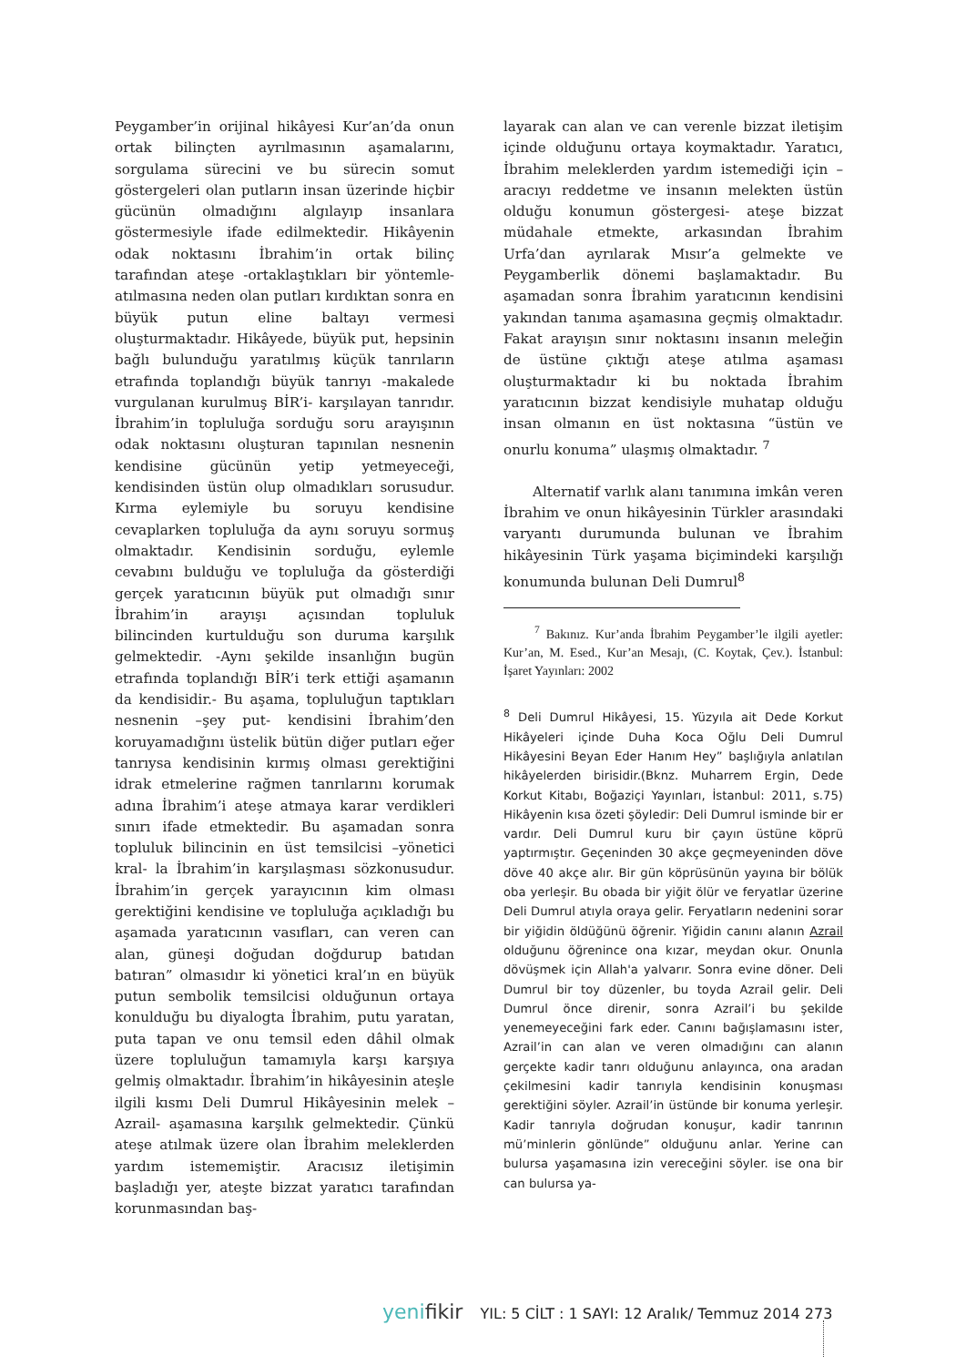Peygamber’in orijinal hikâyesi Kur’an’da onun ortak bilinçten ayrılmasının aşamalarını, sorgulama sürecini ve bu sürecin somut göstergeleri olan putların insan üzerinde hiçbir gücünün olmadığını algılayıp insanlara göstermesiyle ifade edilmektedir. Hikâyenin odak noktasını İbrahim’in ortak bilinç tarafından ateşe -ortaklaştıkları bir yöntemle- atılmasına neden olan putları kırdıktan sonra en büyük putun eline baltayı vermesi oluşturmaktadır. Hikâyede, büyük put, hepsinin bağlı bulunduğu yaratılmış küçük tanrıların etrafında toplandığı büyük tanrıyı -makalede vurgulanan kurulmuş BİR’i- karşılayan tanrıdır. İbrahim’in topluluğa sorduğu soru arayışının odak noktasını oluşturan tapınılan nesnenin kendisine gücünün yetip yetmeyeceği, kendisinden üstün olup olmadıkları sorusudur. Kırma eylemiyle bu soruyu kendisine cevaplarken topluluğa da aynı soruyu sormuş olmaktadır. Kendisinin sorduğu, eylemle cevabını bulduğu ve topluluğa da gösterdiği gerçek yaratıcının büyük put olmadığı sınır İbrahim’in arayışı açısından topluluk bilincinden kurtulduğu son duruma karşılık gelmektedir. -Aynı şekilde insanlığın bugün etrafında toplandığı BİR’i terk ettiği aşamanın da kendisidir.- Bu aşama, topluluğun taptıkları nesnenin –şey put- kendisini İbrahim’den koruyamadığını üstelik bütün diğer putları eğer tanrıysa kendisinin kırmış olması gerektiğini idrak etmelerine rağmen tanrılarını korumak adına İbrahim’i ateşe atmaya karar verdikleri sınırı ifade etmektedir. Bu aşamadan sonra topluluk bilincinin en üst temsilcisi –yönetici kral- la İbrahim’in karşılaşması sözkonusudur. İbrahim’in gerçek yarayıcının kim olması gerektiğini kendisine ve topluluğa açıkladığı bu aşamada yaratıcının vasıfları, can veren can alan, güneşi doğudan doğdurup batıdan batıran” olmasıdır ki yönetici kral’ın en büyük putun sembolik temsilcisi olduğunun ortaya konulduğu bu diyalogta İbrahim, putu yaratan, puta tapan ve onu temsil eden dâhil olmak üzere topluluğun tamamıyla karşı karşıya gelmiş olmaktadır. İbrahim’in hikâyesinin ateşle ilgili kısmı Deli Dumrul Hikâyesinin melek –Azrail- aşamasına karşılık gelmektedir. Çünkü ateşe atılmak üzere olan İbrahim meleklerden yardım istememiştir. Aracısız iletişimin başladığı yer, ateşte bizzat yaratıcı tarafından korunmasından baş-
layarak can alan ve can verenle bizzat iletişim içinde olduğunu ortaya koymaktadır. Yaratıcı, İbrahim meleklerden yardım istemediği için –aracıyı reddetme ve insanın melekten üstün olduğu konumun göstergesi- ateşe bizzat müdahale etmekte, arkasından İbrahim Urfa’dan ayrılarak Mısır’a gelmekte ve Peygamberlik dönemi başlamaktadır. Bu aşamadan sonra İbrahim yaratıcının kendisini yakından tanıma aşamasına geçmiş olmaktadır. Fakat arayışın sınır noktasını insanın meleğin de üstüne çıktığı ateşe atılma aşaması oluşturmaktadır ki bu noktada İbrahim yaratıcının bizzat kendisiyle muhatap olduğu insan olmanın en üst noktasına “üstün ve onurlu konuma” ulaşmış olmaktadır. <sup>7</sup>
Alternatif varlık alanı tanımına imkân veren İbrahim ve onun hikâyesinin Türkler arasındaki varyantı durumunda bulunan ve İbrahim hikâyesinin Türk yaşama biçimindeki karşılığı konumunda bulunan Deli Dumrul<sup>8</sup>
<sup>7</sup> Bakınız. Kur’anda İbrahim Peygamber’le ilgili ayetler: Kur’an, M. Esed., Kur’an Mesajı, (C. Koytak, Çev.). İstanbul: İşaret Yayınları: 2002
<sup>8</sup> Deli Dumrul Hikâyesi, 15. Yüzyıla ait Dede Korkut Hikâyeleri içinde Duha Koca Oğlu Deli Dumrul Hikâyesini Beyan Eder Hanım Hey” başlığıyla anlatılan hikâyelerden birisidir.(Bknz. Muharrem Ergin, Dede Korkut Kitabı, Boğaziçi Yayınları, İstanbul: 2011, s.75) Hikâyenin kısa özeti şöyledir: Deli Dumrul isminde bir er vardır. Deli Dumrul kuru bir çayın üstüne köprü yaptırmıştır. Geçeninden 30 akçe geçmeyeninden döve döve 40 akçe alır. Bir gün köprüsünün yayına bir bölük oba yerleşir. Bu obada bir yiğit ölür ve feryatlar üzerine Deli Dumrul atıyla oraya gelir. Feryatların nedenini sorar bir yiğidin öldüğünü öğrenir. Yiğidin canını alanın Azrail olduğunu öğrenince ona kızar, meydan okur. Onunla dövüşmek için Allah'a yalvarır. Sonra evine döner. Deli Dumrul bir toy düzenler, bu toyda Azrail gelir. Deli Dumrul önce direnir, sonra Azrail’i bu şekilde yenemeyeceğini fark eder. Canını bağışlamasını ister, Azrail’in can alan ve veren olmadığını can alanın gerçekte kadir tanrı olduğunu anlayınca, ona aradan çekilmesini kadir tanrıyla kendisinin konuşması gerektiğini söyler. Azrail’in üstünde bir konuma yerleşir. Kadir tanrıyla doğrudan konuşur, kadir tanrının mü’minlerin gönlünde” olduğunu anlar. Yerine can bulursa yaşamasına izin vereceğini söyler. ise ona bir can bulursa ya-
yenifikir YIL: 5 CİLT : 1 SAYI: 12 Aralık/ Temmuz 2014 273